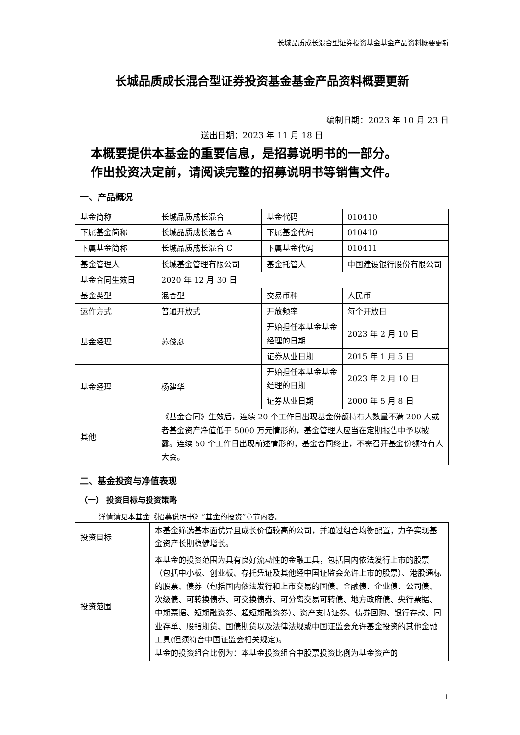长城品质成长混合型证券投资基金基金产品资料概要更新
长城品质成长混合型证券投资基金基金产品资料概要更新
编制日期：2023 年 10 月 23 日
送出日期：2023 年 11 月 18 日
本概要提供本基金的重要信息，是招募说明书的一部分。
作出投资决定前，请阅读完整的招募说明书等销售文件。
一、产品概况
| 基金简称 | 长城品质成长混合 | 基金代码 | 010410 |
| 下属基金简称 | 长城品质成长混合 A | 下属基金代码 | 010410 |
| 下属基金简称 | 长城品质成长混合 C | 下属基金代码 | 010411 |
| 基金管理人 | 长城基金管理有限公司 | 基金托管人 | 中国建设银行股份有限公司 |
| 基金合同生效日 | 2020 年 12 月 30 日 | | |
| 基金类型 | 混合型 | 交易币种 | 人民币 |
| 运作方式 | 普通开放式 | 开放频率 | 每个开放日 |
| 基金经理 | 苏俊彦 | 开始担任本基金基金经理的日期 | 2023 年 2 月 10 日 |
| | | 证券从业日期 | 2015 年 1 月 5 日 |
| 基金经理 | 杨建华 | 开始担任本基金基金经理的日期 | 2023 年 2 月 10 日 |
| | | 证券从业日期 | 2000 年 5 月 8 日 |
| 其他 | 《基金合同》生效后，连续 20 个工作日出现基金份额持有人数量不满 200 人或者基金资产净值低于 5000 万元情形的，基金管理人应当在定期报告中予以披露。连续 50 个工作日出现前述情形的，基金合同终止，不需召开基金份额持有人大会。 | | |
二、基金投资与净值表现
（一） 投资目标与投资策略
详情请见本基金《招募说明书》“基金的投资”章节内容。
| 投资目标 | 本基金筛选基本面优异且成长价值较高的公司，并通过组合均衡配置，力争实现基金资产长期稳健增长。 |
| 投资范围 | 本基金的投资范围为具有良好流动性的金融工具，包括国内依法发行上市的股票（包括中小板、创业板、存托凭证及其他经中国证监会允许上市的股票）、港股通标的股票、债券（包括国内依法发行和上市交易的国债、金融债、企业债、公司债、次级债、可转换债券、可交换债券、可分离交易可转债、地方政府债、央行票据、中期票据、短期融资券、超短期融资券）、资产支持证券、债券回购、银行存款、同业存单、股指期货、国债期货以及法律法规或中国证监会允许基金投资的其他金融工具(但须符合中国证监会相关规定)。 基金的投资组合比例为：本基金投资组合中股票投资比例为基金资产的 |
1